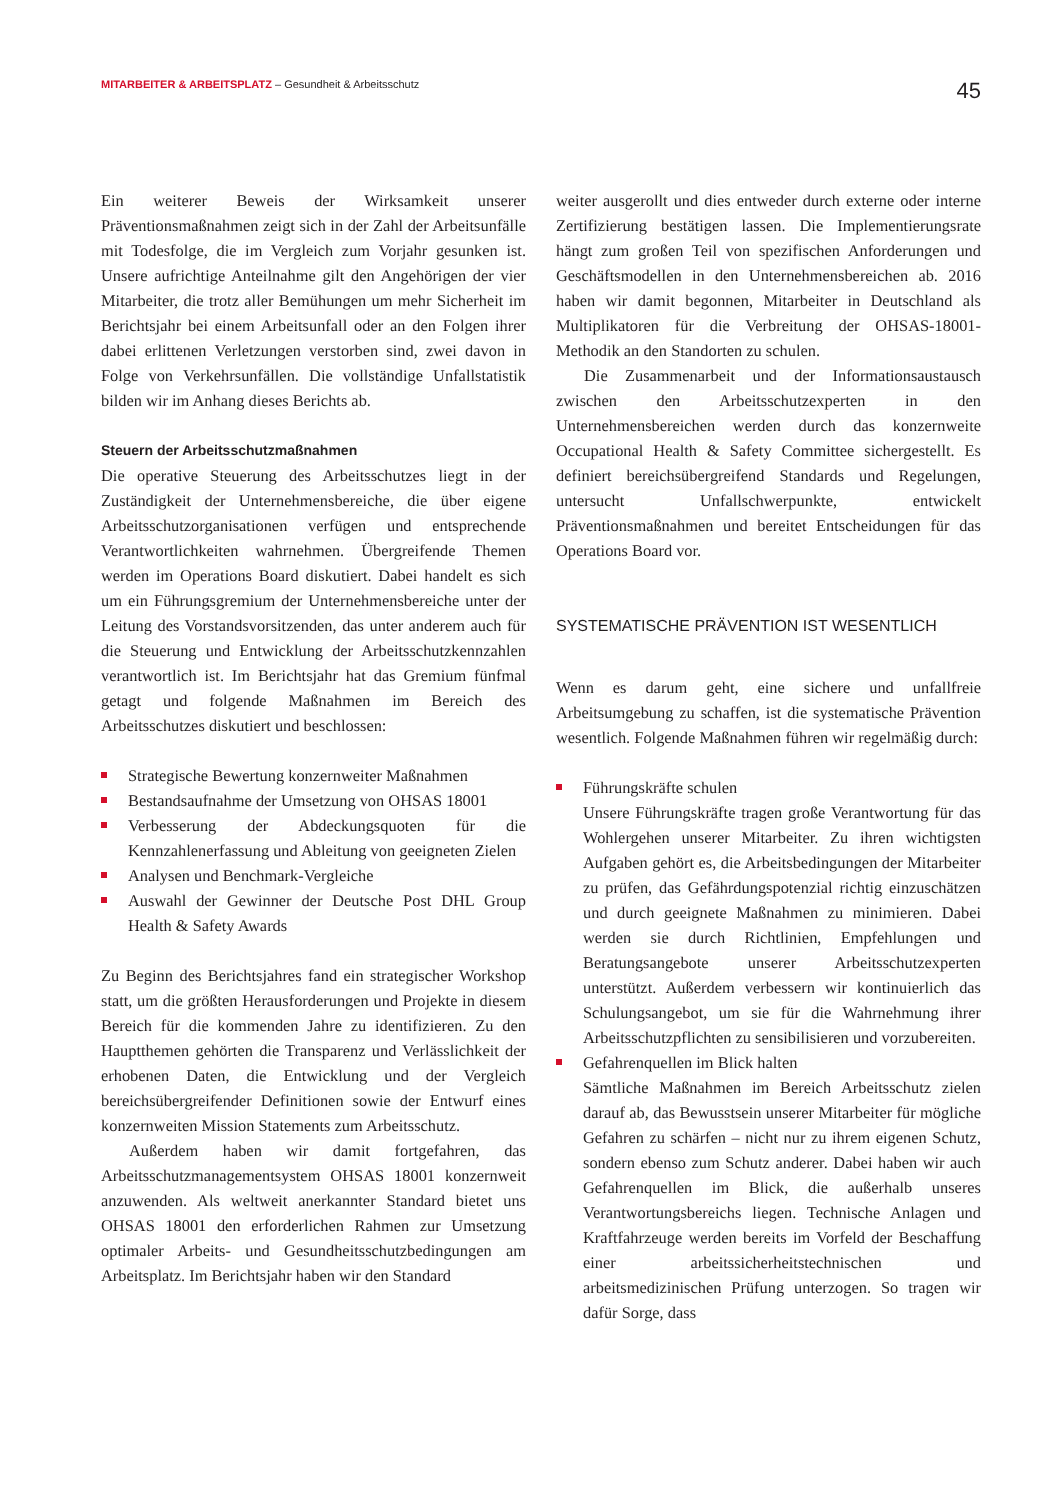MITARBEITER & ARBEITSPLATZ – Gesundheit & Arbeitsschutz 45
Ein weiterer Beweis der Wirksamkeit unserer Präventionsmaßnahmen zeigt sich in der Zahl der Arbeitsunfälle mit Todesfolge, die im Vergleich zum Vorjahr gesunken ist. Unsere aufrichtige Anteilnahme gilt den Angehörigen der vier Mitarbeiter, die trotz aller Bemühungen um mehr Sicherheit im Berichtsjahr bei einem Arbeitsunfall oder an den Folgen ihrer dabei erlittenen Verletzungen verstorben sind, zwei davon in Folge von Verkehrsunfällen. Die vollständige Unfallstatistik bilden wir im Anhang dieses Berichts ab.
Steuern der Arbeitsschutzmaßnahmen
Die operative Steuerung des Arbeitsschutzes liegt in der Zuständigkeit der Unternehmensbereiche, die über eigene Arbeitsschutzorganisationen verfügen und entsprechende Verantwortlichkeiten wahrnehmen. Übergreifende Themen werden im Operations Board diskutiert. Dabei handelt es sich um ein Führungsgremium der Unternehmensbereiche unter der Leitung des Vorstandsvorsitzenden, das unter anderem auch für die Steuerung und Entwicklung der Arbeitsschutzkennzahlen verantwortlich ist. Im Berichtsjahr hat das Gremium fünfmal getagt und folgende Maßnahmen im Bereich des Arbeitsschutzes diskutiert und beschlossen:
Strategische Bewertung konzernweiter Maßnahmen
Bestandsaufnahme der Umsetzung von OHSAS 18001
Verbesserung der Abdeckungsquoten für die Kennzahlenerfassung und Ableitung von geeigneten Zielen
Analysen und Benchmark-Vergleiche
Auswahl der Gewinner der Deutsche Post DHL Group Health & Safety Awards
Zu Beginn des Berichtsjahres fand ein strategischer Workshop statt, um die größten Herausforderungen und Projekte in diesem Bereich für die kommenden Jahre zu identifizieren. Zu den Hauptthemen gehörten die Transparenz und Verlässlichkeit der erhobenen Daten, die Entwicklung und der Vergleich bereichsübergreifender Definitionen sowie der Entwurf eines konzernweiten Mission Statements zum Arbeitsschutz.
Außerdem haben wir damit fortgefahren, das Arbeitsschutzmanagementsystem OHSAS 18001 konzernweit anzuwenden. Als weltweit anerkannter Standard bietet uns OHSAS 18001 den erforderlichen Rahmen zur Umsetzung optimaler Arbeits- und Gesundheitsschutzbedingungen am Arbeitsplatz. Im Berichtsjahr haben wir den Standard
weiter ausgerollt und dies entweder durch externe oder interne Zertifizierung bestätigen lassen. Die Implementierungsrate hängt zum großen Teil von spezifischen Anforderungen und Geschäftsmodellen in den Unternehmensbereichen ab. 2016 haben wir damit begonnen, Mitarbeiter in Deutschland als Multiplikatoren für die Verbreitung der OHSAS-18001-Methodik an den Standorten zu schulen.
Die Zusammenarbeit und der Informationsaustausch zwischen den Arbeitsschutzexperten in den Unternehmensbereichen werden durch das konzernweite Occupational Health & Safety Committee sichergestellt. Es definiert bereichsübergreifend Standards und Regelungen, untersucht Unfallschwerpunkte, entwickelt Präventionsmaßnahmen und bereitet Entscheidungen für das Operations Board vor.
SYSTEMATISCHE PRÄVENTION IST WESENTLICH
Wenn es darum geht, eine sichere und unfallfreie Arbeitsumgebung zu schaffen, ist die systematische Prävention wesentlich. Folgende Maßnahmen führen wir regelmäßig durch:
Führungskräfte schulen
Unsere Führungskräfte tragen große Verantwortung für das Wohlergehen unserer Mitarbeiter. Zu ihren wichtigsten Aufgaben gehört es, die Arbeitsbedingungen der Mitarbeiter zu prüfen, das Gefährdungspotenzial richtig einzuschätzen und durch geeignete Maßnahmen zu minimieren. Dabei werden sie durch Richtlinien, Empfehlungen und Beratungsangebote unserer Arbeitsschutzexperten unterstützt. Außerdem verbessern wir kontinuierlich das Schulungsangebot, um sie für die Wahrnehmung ihrer Arbeitsschutzpflichten zu sensibilisieren und vorzubereiten.
Gefahrenquellen im Blick halten
Sämtliche Maßnahmen im Bereich Arbeitsschutz zielen darauf ab, das Bewusstsein unserer Mitarbeiter für mögliche Gefahren zu schärfen – nicht nur zu ihrem eigenen Schutz, sondern ebenso zum Schutz anderer. Dabei haben wir auch Gefahrenquellen im Blick, die außerhalb unseres Verantwortungsbereichs liegen. Technische Anlagen und Kraftfahrzeuge werden bereits im Vorfeld der Beschaffung einer arbeitssicherheitstechnischen und arbeitsmedizinischen Prüfung unterzogen. So tragen wir dafür Sorge, dass